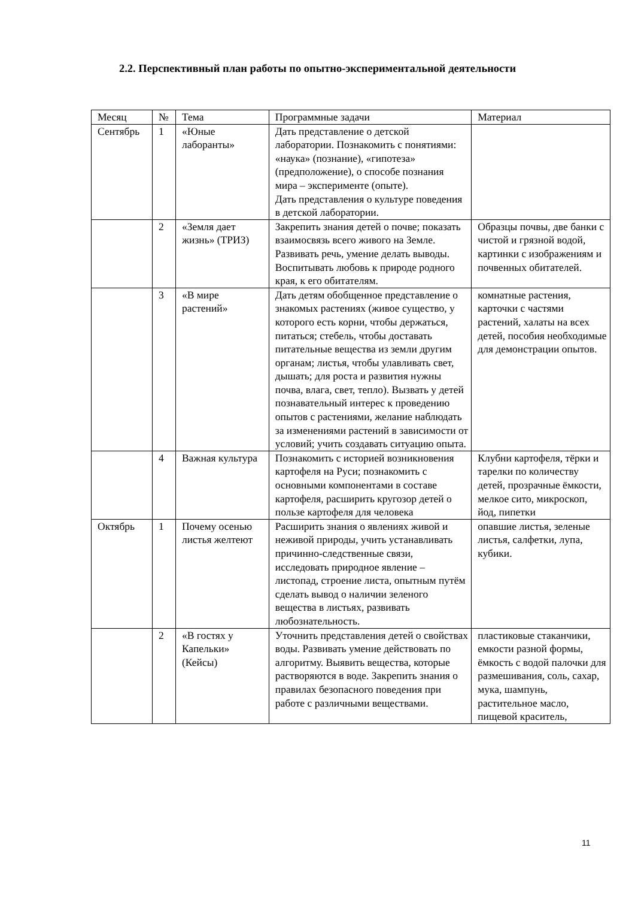2.2. Перспективный план работы по опытно-экспериментальной деятельности
| Месяц | № | Тема | Программные задачи | Материал |
| --- | --- | --- | --- | --- |
| Сентябрь | 1 | «Юные лаборанты» | Дать представление о детской лаборатории. Познакомить с понятиями: «наука» (познание), «гипотеза» (предположение), о способе познания мира – эксперименте (опыте). Дать представления о культуре поведения в детской лаборатории. | |
| | 2 | «Земля дает жизнь» (ТРИЗ) | Закрепить знания детей о почве; показать взаимосвязь всего живого на Земле. Развивать речь, умение делать выводы. Воспитывать любовь к природе родного края, к его обитателям. | Образцы почвы, две банки с чистой и грязной водой, картинки с изображениям и почвенных обитателей. |
| | 3 | «В мире растений» | Дать детям обобщенное представление о знакомых растениях (живое существо, у которого есть корни, чтобы держаться, питаться; стебель, чтобы доставать питательные вещества из земли другим органам; листья, чтобы улавливать свет, дышать; для роста и развития нужны почва, влага, свет, тепло). Вызвать у детей познавательный интерес к проведению опытов с растениями, желание наблюдать за изменениями растений в зависимости от условий; учить создавать ситуацию опыта. | комнатные растения, карточки с частями растений, халаты на всех детей, пособия необходимые для демонстрации опытов. |
| | 4 | Важная культура | Познакомить с историей возникновения картофеля на Руси; познакомить с основными компонентами в составе картофеля, расширить кругозор детей о пользе картофеля для человека | Клубни картофеля, тёрки и тарелки по количеству детей, прозрачные ёмкости, мелкое сито, микроскоп, йод, пипетки |
| Октябрь | 1 | Почему осенью листья желтеют | Расширить знания о явлениях живой и неживой природы, учить устанавливать причинно-следственные связи, исследовать природное явление – листопад, строение листа, опытным путём сделать вывод о наличии зеленого вещества в листьях, развивать любознательность. | опавшие листья, зеленые листья, салфетки, лупа, кубики. |
| | 2 | «В гостях у Капельки» (Кейсы) | Уточнить представления детей о свойствах воды. Развивать умение действовать по алгоритму. Выявить вещества, которые растворяются в воде. Закрепить знания о правилах безопасного поведения при работе с различными веществами. | пластиковые стаканчики, емкости разной формы, ёмкость с водой палочки для размешивания, соль, сахар, мука, шампунь, растительное масло, пищевой краситель, |
11